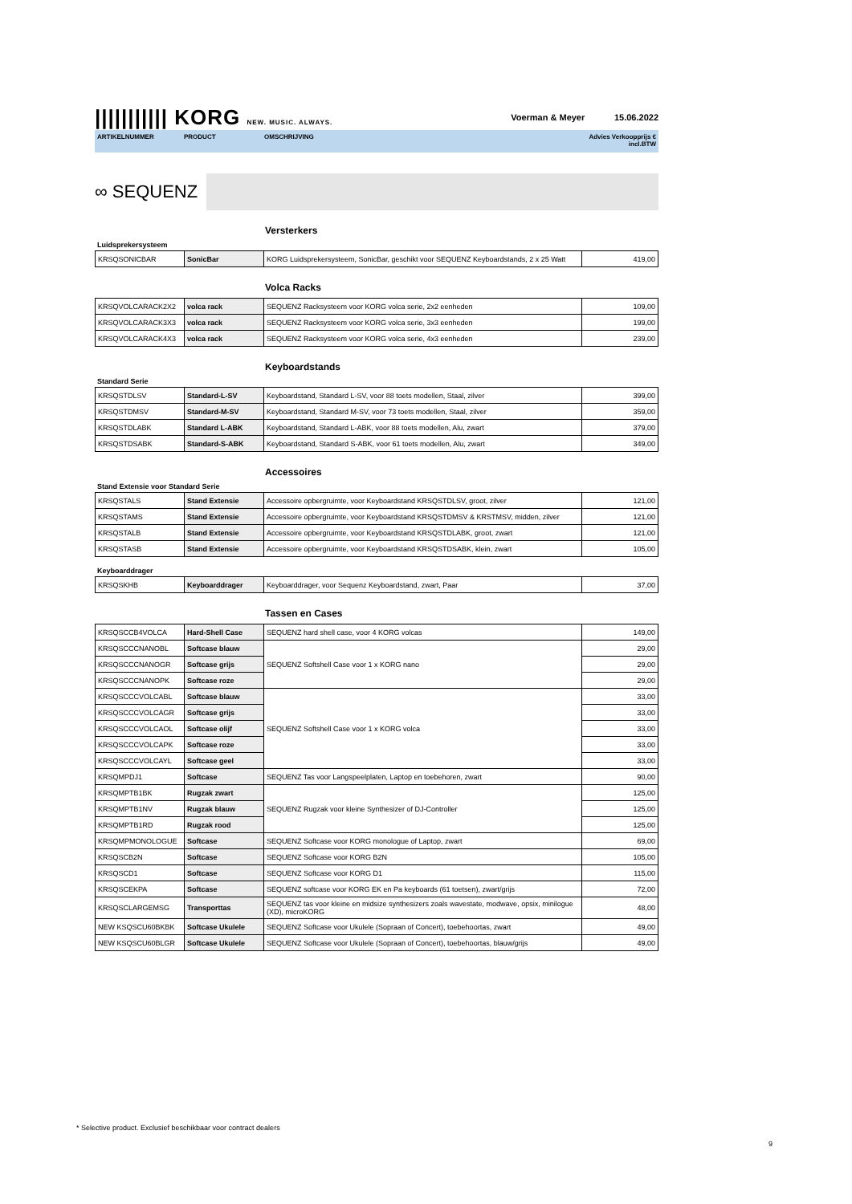||||||||||| KORG NEW. MUSIC. ALWAYS. Voerman & Meyer 15.06.2022
ARTIKELNUMMER PRODUCT OMSCHRIJVING Advies Verkoopprijs €
incl.BTW
∞ SEQUENZ
Versterkers
Luidsprekersysteem
| KRSQSONICBAR | SonicBar | KORG Luidsprekersysteem, SonicBar, geschikt voor SEQUENZ Keyboardstands, 2 x 25 Watt | 419,00 |
Volca Racks
| KRSQVOLCARACK2X2 | volca rack | SEQUENZ Racksysteem voor KORG volca serie, 2x2 eenheden | 109,00 |
| KRSQVOLCARACK3X3 | volca rack | SEQUENZ Racksysteem voor KORG volca serie, 3x3 eenheden | 199,00 |
| KRSQVOLCARACK4X3 | volca rack | SEQUENZ Racksysteem voor KORG volca serie, 4x3 eenheden | 239,00 |
Keyboardstands
Standard Serie
| KRSQSTDLSV | Standard-L-SV | Keyboardstand, Standard L-SV, voor 88 toets modellen, Staal, zilver | 399,00 |
| KRSQSTDMSV | Standard-M-SV | Keyboardstand, Standard M-SV, voor 73 toets modellen, Staal, zilver | 359,00 |
| KRSQSTDLABK | Standard L-ABK | Keyboardstand, Standard L-ABK, voor 88 toets modellen, Alu, zwart | 379,00 |
| KRSQSTDSABK | Standard-S-ABK | Keyboardstand, Standard S-ABK, voor 61 toets modellen, Alu, zwart | 349,00 |
Accessoires
Stand Extensie voor Standard Serie
| KRSQSTALS | Stand Extensie | Accessoire opbergruimte, voor Keyboardstand KRSQSTDLSV, groot, zilver | 121,00 |
| KRSQSTAMS | Stand Extensie | Accessoire opbergruimte, voor Keyboardstand KRSQSTDMSV & KRSTMSV, midden, zilver | 121,00 |
| KRSQSTALB | Stand Extensie | Accessoire opbergruimte, voor Keyboardstand KRSQSTDLABK, groot, zwart | 121,00 |
| KRSQSTASB | Stand Extensie | Accessoire opbergruimte, voor Keyboardstand KRSQSTDSABK, klein, zwart | 105,00 |
Keyboarddrager
| KRSQSKHB | Keyboarddrager | Keyboarddrager, voor Sequenz Keyboardstand, zwart, Paar | 37,00 |
Tassen en Cases
| KRSQSCCB4VOLCA | Hard-Shell Case | SEQUENZ hard shell case, voor 4 KORG volcas | 149,00 |
| KRSQSCCCNANOBL | Softcase blauw | SEQUENZ Softshell Case voor 1 x KORG nano | 29,00 |
| KRSQSCCCNANOGR | Softcase grijs | | 29,00 |
| KRSQSCCCNANOPK | Softcase roze | | 29,00 |
| KRSQSCCCVOLCABL | Softcase blauw | SEQUENZ Softshell Case voor 1 x KORG volca | 33,00 |
| KRSQSCCCVOLCAGR | Softcase grijs | | 33,00 |
| KRSQSCCCVOLCAOL | Softcase olijf | | 33,00 |
| KRSQSCCCVOLCAPK | Softcase roze | | 33,00 |
| KRSQSCCCVOLCAYL | Softcase geel | | 33,00 |
| KRSQMPDJ1 | Softcase | SEQUENZ Tas voor Langspeelplaten, Laptop en toebehoren, zwart | 90,00 |
| KRSQMPTB1BK | Rugzak zwart | SEQUENZ Rugzak voor kleine Synthesizer of DJ-Controller | 125,00 |
| KRSQMPTB1NV | Rugzak blauw | | 125,00 |
| KRSQMPTB1RD | Rugzak rood | | 125,00 |
| KRSQMPMONOLOGUE | Softcase | SEQUENZ Softcase voor KORG monologue of Laptop, zwart | 69,00 |
| KRSQSCB2N | Softcase | SEQUENZ Softcase voor KORG B2N | 105,00 |
| KRSQSCD1 | Softcase | SEQUENZ Softcase voor KORG D1 | 115,00 |
| KRSQSCEKPA | Softcase | SEQUENZ softcase voor KORG EK en Pa keyboards (61 toetsen), zwart/grijs | 72,00 |
| KRSQSCLARGEMSG | Transporttas | SEQUENZ tas voor kleine en midsize synthesizers zoals wavestate, modwave, opsix, minilogue (XD), microKORG | 48,00 |
| NEW KSQSCU60BKBK | Softcase Ukulele | SEQUENZ Softcase voor Ukulele (Sopraan of Concert), toebehoortas, zwart | 49,00 |
| NEW KSQSCU60BLGR | Softcase Ukulele | SEQUENZ Softcase voor Ukulele (Sopraan of Concert), toebehoortas, blauw/grijs | 49,00 |
* Selective product. Exclusief beschikbaar voor contract dealers
9